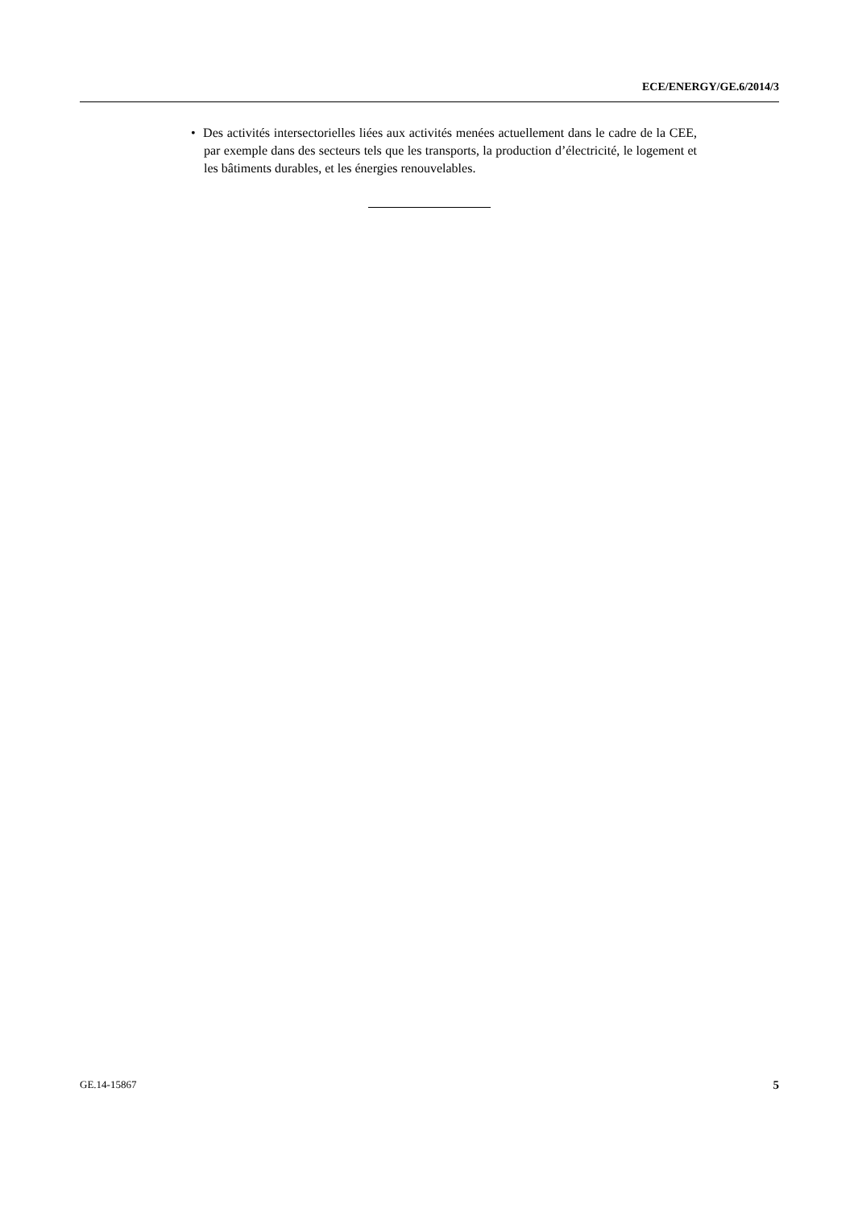ECE/ENERGY/GE.6/2014/3
• Des activités intersectorielles liées aux activités menées actuellement dans le cadre de la CEE, par exemple dans des secteurs tels que les transports, la production d’électricité, le logement et les bâtiments durables, et les énergies renouvelables.
GE.14-15867 5